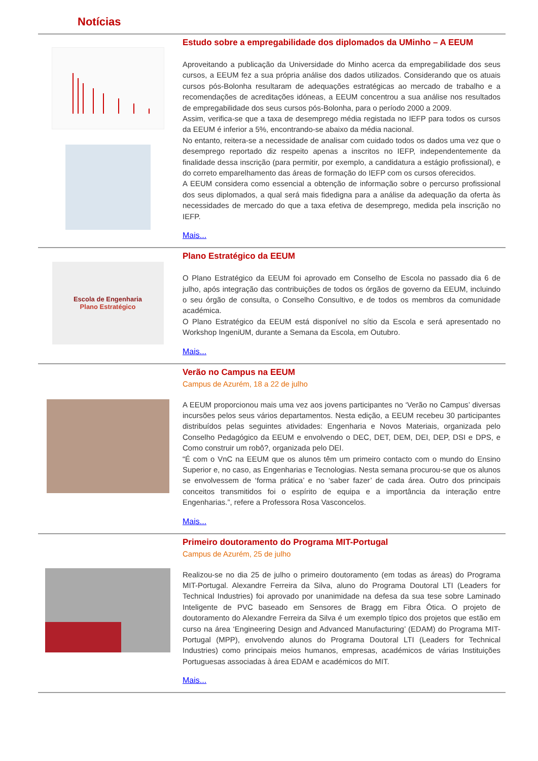Notícias
Estudo sobre a empregabilidade dos diplomados da UMinho – A EEUM
Aproveitando a publicação da Universidade do Minho acerca da empregabilidade dos seus cursos, a EEUM fez a sua própria análise dos dados utilizados. Considerando que os atuais cursos pós-Bolonha resultaram de adequações estratégicas ao mercado de trabalho e a recomendações de acreditações idóneas, a EEUM concentrou a sua análise nos resultados de empregabilidade dos seus cursos pós-Bolonha, para o período 2000 a 2009.
Assim, verifica-se que a taxa de desemprego média registada no IEFP para todos os cursos da EEUM é inferior a 5%, encontrando-se abaixo da média nacional.
No entanto, reitera-se a necessidade de analisar com cuidado todos os dados uma vez que o desemprego reportado diz respeito apenas a inscritos no IEFP, independentemente da finalidade dessa inscrição (para permitir, por exemplo, a candidatura a estágio profissional), e do correto emparelhamento das áreas de formação do IEFP com os cursos oferecidos.
A EEUM considera como essencial a obtenção de informação sobre o percurso profissional dos seus diplomados, a qual será mais fidedigna para a análise da adequação da oferta às necessidades de mercado do que a taxa efetiva de desemprego, medida pela inscrição no IEFP.
Mais...
Escola de Engenharia
Plano Estratégico
Plano Estratégico da EEUM
O Plano Estratégico da EEUM foi aprovado em Conselho de Escola no passado dia 6 de julho, após integração das contribuições de todos os órgãos de governo da EEUM, incluindo o seu órgão de consulta, o Conselho Consultivo, e de todos os membros da comunidade académica.
O Plano Estratégico da EEUM está disponível no sítio da Escola e será apresentado no Workshop IngeniUM, durante a Semana da Escola, em Outubro.
Mais...
Verão no Campus na EEUM
Campus de Azurém, 18 a 22 de julho
A EEUM proporcionou mais uma vez aos jovens participantes no ‘Verão no Campus’ diversas incursões pelos seus vários departamentos. Nesta edição, a EEUM recebeu 30 participantes distribuídos pelas seguintes atividades: Engenharia e Novos Materiais, organizada pelo Conselho Pedagógico da EEUM e envolvendo o DEC, DET, DEM, DEI, DEP, DSI e DPS, e Como construir um robô?, organizada pelo DEI.
“É com o VnC na EEUM que os alunos têm um primeiro contacto com o mundo do Ensino Superior e, no caso, as Engenharias e Tecnologias. Nesta semana procurou-se que os alunos se envolvessem de ‘forma prática’ e no ‘saber fazer’ de cada área. Outro dos principais conceitos transmitidos foi o espírito de equipa e a importância da interação entre Engenharias.”, refere a Professora Rosa Vasconcelos.
Mais...
Primeiro doutoramento do Programa MIT-Portugal
Campus de Azurém, 25 de julho
Realizou-se no dia 25 de julho o primeiro doutoramento (em todas as áreas) do Programa MIT-Portugal. Alexandre Ferreira da Silva, aluno do Programa Doutoral LTI (Leaders for Technical Industries) foi aprovado por unanimidade na defesa da sua tese sobre Laminado Inteligente de PVC baseado em Sensores de Bragg em Fibra Ótica. O projeto de doutoramento do Alexandre Ferreira da Silva é um exemplo típico dos projetos que estão em curso na área ‘Engineering Design and Advanced Manufacturing’ (EDAM) do Programa MIT-Portugal (MPP), envolvendo alunos do Programa Doutoral LTI (Leaders for Technical Industries) como principais meios humanos, empresas, académicos de várias Instituições Portuguesas associadas à área EDAM e académicos do MIT.
Mais...